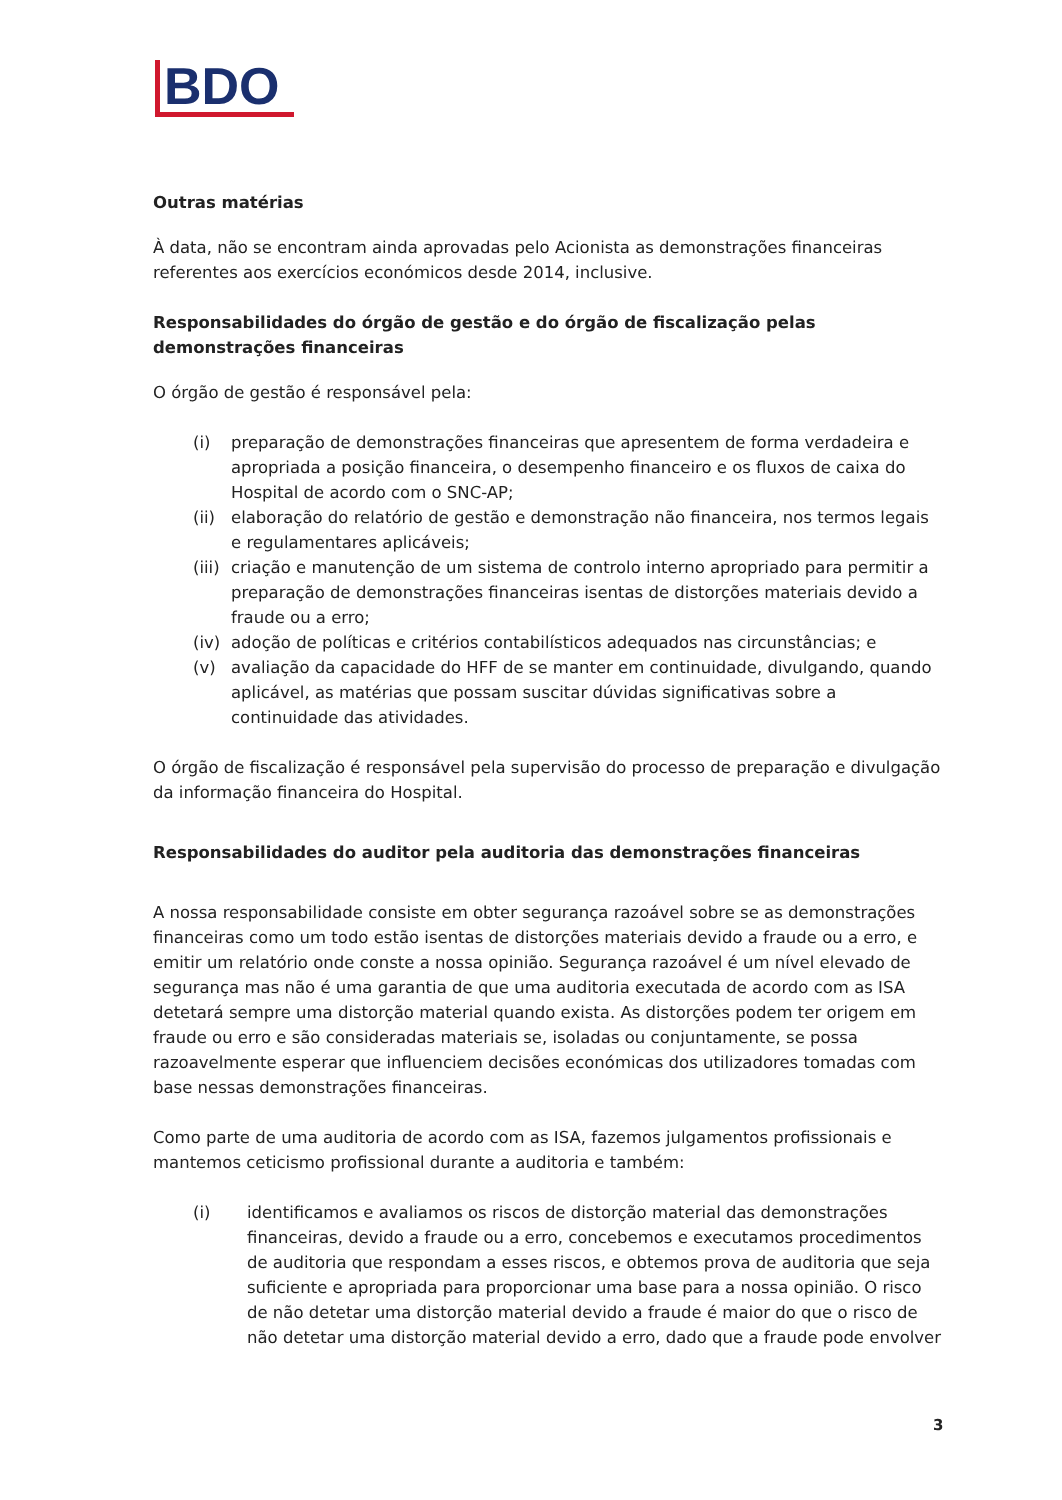BDO
Outras matérias
À data, não se encontram ainda aprovadas pelo Acionista as demonstrações financeiras referentes aos exercícios económicos desde 2014, inclusive.
Responsabilidades do órgão de gestão e do órgão de fiscalização pelas demonstrações financeiras
O órgão de gestão é responsável pela:
(i) preparação de demonstrações financeiras que apresentem de forma verdadeira e apropriada a posição financeira, o desempenho financeiro e os fluxos de caixa do Hospital de acordo com o SNC-AP;
(ii) elaboração do relatório de gestão e demonstração não financeira, nos termos legais e regulamentares aplicáveis;
(iii) criação e manutenção de um sistema de controlo interno apropriado para permitir a preparação de demonstrações financeiras isentas de distorções materiais devido a fraude ou a erro;
(iv) adoção de políticas e critérios contabilísticos adequados nas circunstâncias; e
(v) avaliação da capacidade do HFF de se manter em continuidade, divulgando, quando aplicável, as matérias que possam suscitar dúvidas significativas sobre a continuidade das atividades.
O órgão de fiscalização é responsável pela supervisão do processo de preparação e divulgação da informação financeira do Hospital.
Responsabilidades do auditor pela auditoria das demonstrações financeiras
A nossa responsabilidade consiste em obter segurança razoável sobre se as demonstrações financeiras como um todo estão isentas de distorções materiais devido a fraude ou a erro, e emitir um relatório onde conste a nossa opinião. Segurança razoável é um nível elevado de segurança mas não é uma garantia de que uma auditoria executada de acordo com as ISA detetará sempre uma distorção material quando exista. As distorções podem ter origem em fraude ou erro e são consideradas materiais se, isoladas ou conjuntamente, se possa razoavelmente esperar que influenciem decisões económicas dos utilizadores tomadas com base nessas demonstrações financeiras.
Como parte de uma auditoria de acordo com as ISA, fazemos julgamentos profissionais e mantemos ceticismo profissional durante a auditoria e também:
(i) identificamos e avaliamos os riscos de distorção material das demonstrações financeiras, devido a fraude ou a erro, concebemos e executamos procedimentos de auditoria que respondam a esses riscos, e obtemos prova de auditoria que seja suficiente e apropriada para proporcionar uma base para a nossa opinião. O risco de não detetar uma distorção material devido a fraude é maior do que o risco de não detetar uma distorção material devido a erro, dado que a fraude pode envolver
3